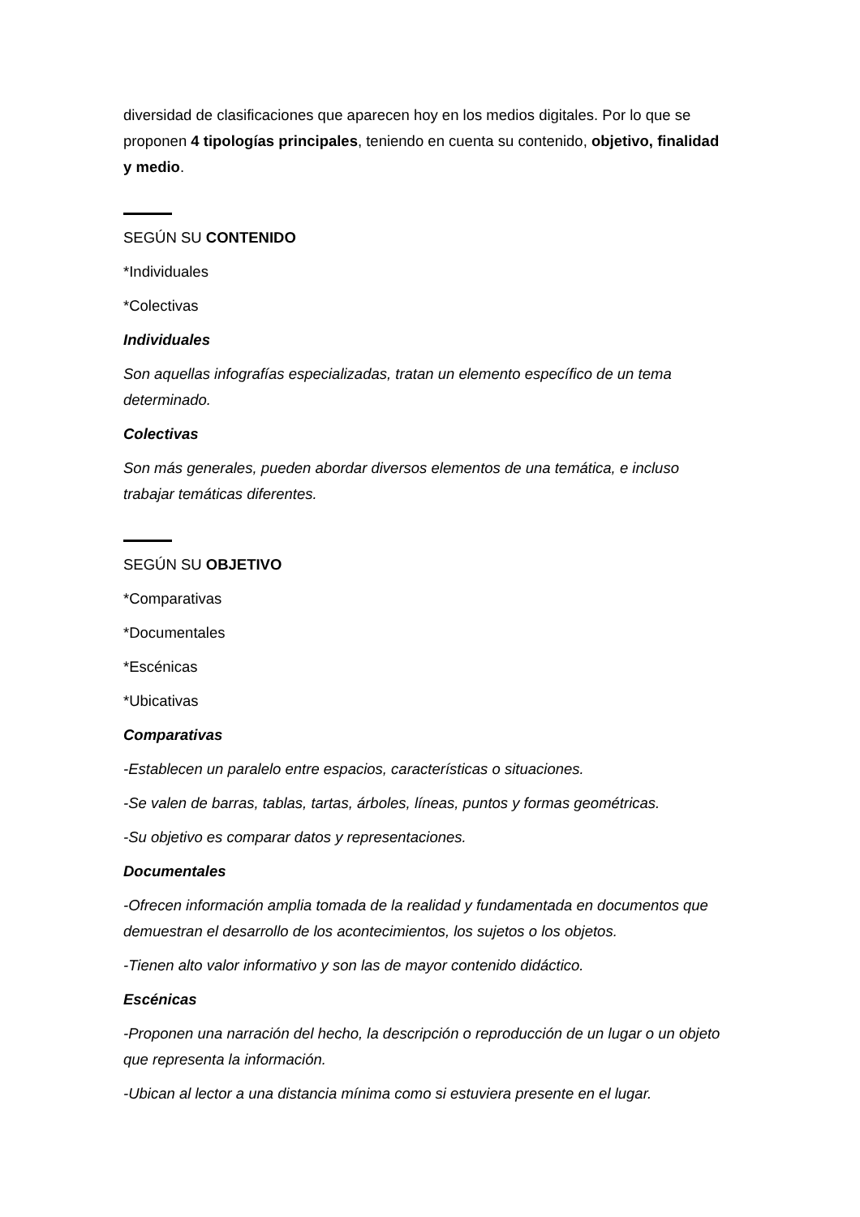diversidad de clasificaciones que aparecen hoy en los medios digitales. Por lo que se proponen 4 tipologías principales, teniendo en cuenta su contenido, objetivo, finalidad y medio.
SEGÚN SU CONTENIDO
*Individuales
*Colectivas
Individuales
Son aquellas infografías especializadas, tratan un elemento específico de un tema determinado.
Colectivas
Son más generales, pueden abordar diversos elementos de una temática, e incluso trabajar temáticas diferentes.
SEGÚN SU OBJETIVO
*Comparativas
*Documentales
*Escénicas
*Ubicativas
Comparativas
-Establecen un paralelo entre espacios, características o situaciones.
-Se valen de barras, tablas, tartas, árboles, líneas, puntos y formas geométricas.
-Su objetivo es comparar datos y representaciones.
Documentales
-Ofrecen información amplia tomada de la realidad y fundamentada en documentos que demuestran el desarrollo de los acontecimientos, los sujetos o los objetos.
-Tienen alto valor informativo y son las de mayor contenido didáctico.
Escénicas
-Proponen una narración del hecho, la descripción o reproducción de un lugar o un objeto que representa la información.
-Ubican al lector a una distancia mínima como si estuviera presente en el lugar.